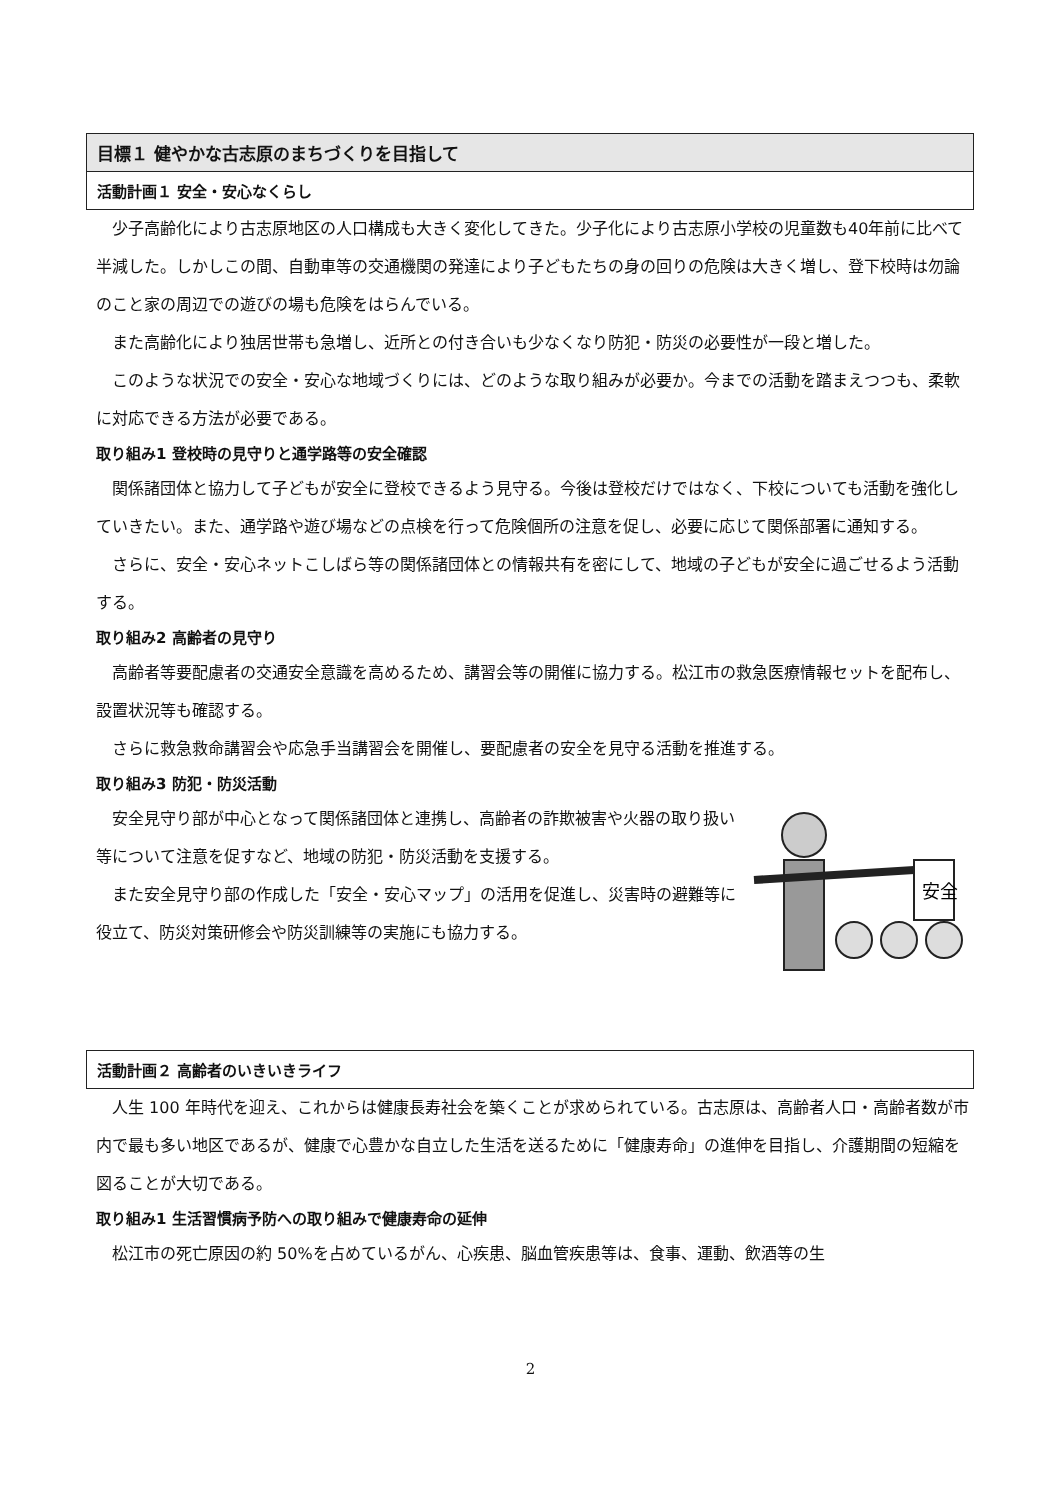目標１ 健やかな古志原のまちづくりを目指して
活動計画１ 安全・安心なくらし
少子高齢化により古志原地区の人口構成も大きく変化してきた。少子化により古志原小学校の児童数も40年前に比べて半減した。しかしこの間、自動車等の交通機関の発達により子どもたちの身の回りの危険は大きく増し、登下校時は勿論のこと家の周辺での遊びの場も危険をはらんでいる。
また高齢化により独居世帯も急増し、近所との付き合いも少なくなり防犯・防災の必要性が一段と増した。
このような状況での安全・安心な地域づくりには、どのような取り組みが必要か。今までの活動を踏まえつつも、柔軟に対応できる方法が必要である。
取り組み1 登校時の見守りと通学路等の安全確認
関係諸団体と協力して子どもが安全に登校できるよう見守る。今後は登校だけではなく、下校についても活動を強化していきたい。また、通学路や遊び場などの点検を行って危険個所の注意を促し、必要に応じて関係部署に通知する。
さらに、安全・安心ネットこしばら等の関係諸団体との情報共有を密にして、地域の子どもが安全に過ごせるよう活動する。
取り組み2 高齢者の見守り
高齢者等要配慮者の交通安全意識を高めるため、講習会等の開催に協力する。松江市の救急医療情報セットを配布し、設置状況等も確認する。
さらに救急救命講習会や応急手当講習会を開催し、要配慮者の安全を見守る活動を推進する。
取り組み3 防犯・防災活動
安全見守り部が中心となって関係諸団体と連携し、高齢者の詐欺被害や火器の取り扱い等について注意を促すなど、地域の防犯・防災活動を支援する。
また安全見守り部の作成した「安全・安心マップ」の活用を促進し、災害時の避難等に役立て、防災対策研修会や防災訓練等の実施にも協力する。
安全
活動計画２ 高齢者のいきいきライフ
人生 100 年時代を迎え、これからは健康長寿社会を築くことが求められている。古志原は、高齢者人口・高齢者数が市内で最も多い地区であるが、健康で心豊かな自立した生活を送るために「健康寿命」の進伸を目指し、介護期間の短縮を図ることが大切である。
取り組み1 生活習慣病予防への取り組みで健康寿命の延伸
松江市の死亡原因の約 50%を占めているがん、心疾患、脳血管疾患等は、食事、運動、飲酒等の生
2